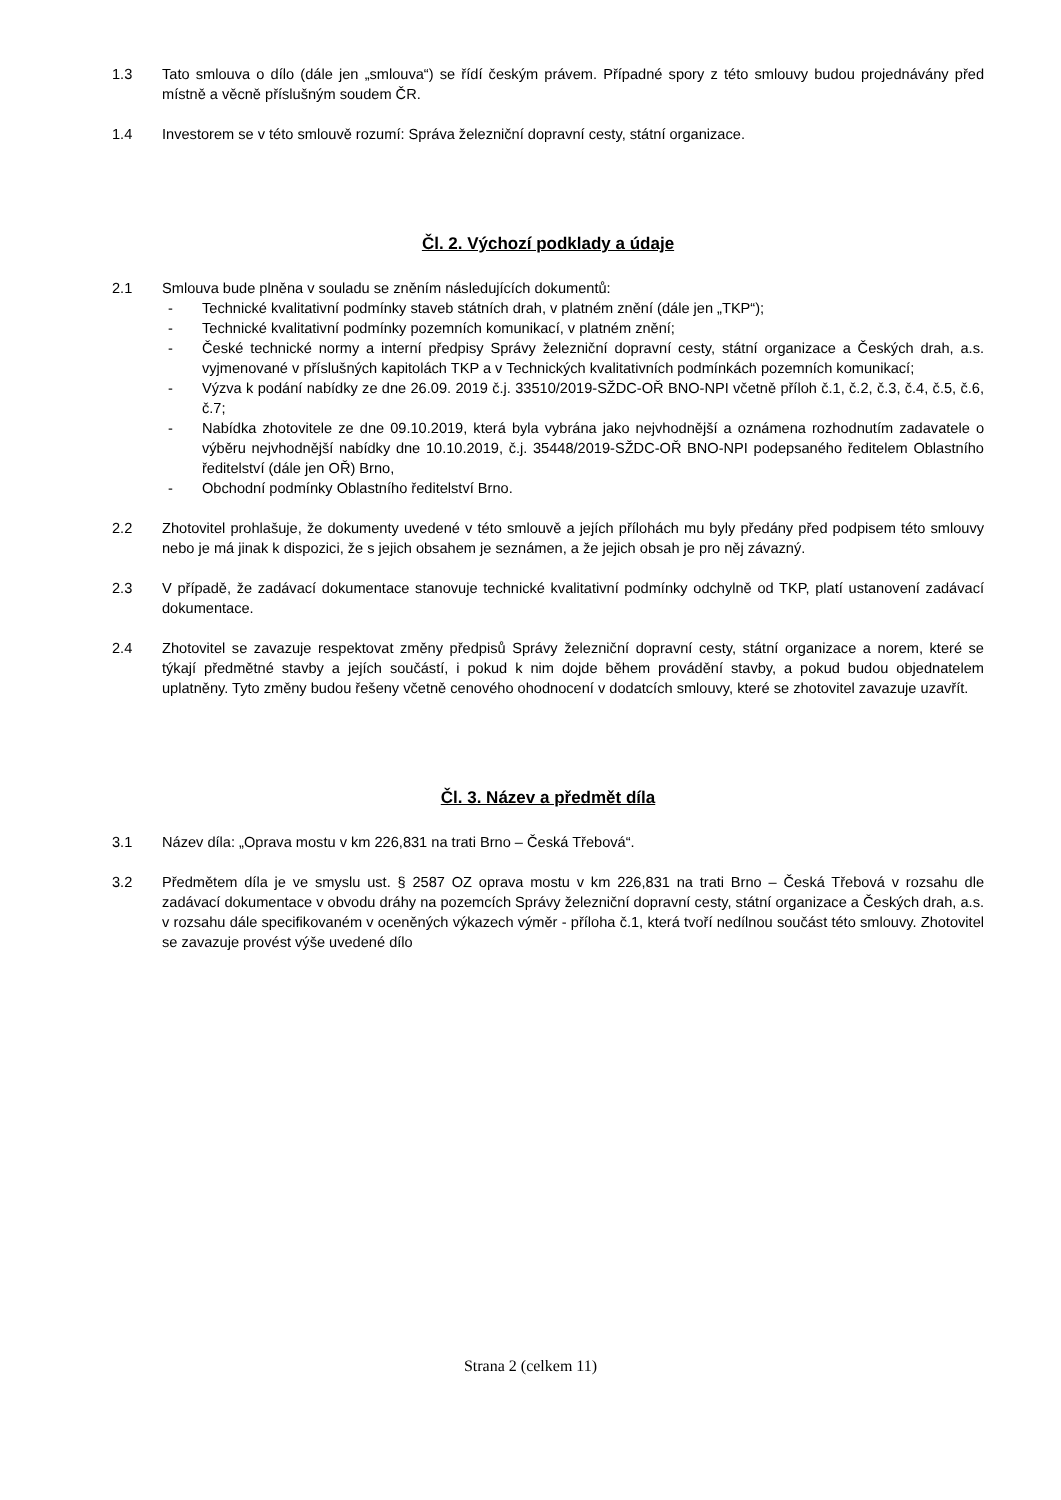1.3 Tato smlouva o dílo (dále jen „smlouva“) se řídí českým právem. Případné spory z této smlouvy budou projednávány před místně a věcně příslušným soudem ČR.
1.4 Investorem se v této smlouvě rozumí: Správa železniční dopravní cesty, státní organizace.
Čl. 2. Výchozí podklady a údaje
2.1 Smlouva bude plněna v souladu se zněním následujících dokumentů:
- Technické kvalitativní podmínky staveb státních drah, v platném znění (dále jen „TKP“);
- Technické kvalitativní podmínky pozemních komunikací, v platném znění;
- České technické normy a interní předpisy Správy železniční dopravní cesty, státní organizace a Českých drah, a.s. vyjmenované v příslušných kapitolách TKP a v Technických kvalitativních podmínkách pozemních komunikací;
- Výzva k podání nabídky ze dne 26.09. 2019 č.j. 33510/2019-SŽDC-OŘ BNO-NPI včetně příloh č.1, č.2, č.3, č.4, č.5, č.6, č.7;
- Nabídka zhotovitele ze dne 09.10.2019, která byla vybrána jako nejvhodnější a oznámena rozhodnutím zadavatele o výběru nejvhodnější nabídky dne 10.10.2019, č.j. 35448/2019-SŽDC-OŘ BNO-NPI podepsaného ředitelem Oblastního ředitelství (dále jen OŘ) Brno,
- Obchodní podmínky Oblastního ředitelství Brno.
2.2 Zhotovitel prohlašuje, že dokumenty uvedené v této smlouvě a jejích přílohách mu byly předány před podpisem této smlouvy nebo je má jinak k dispozici, že s jejich obsahem je seznámen, a že jejich obsah je pro něj závazný.
2.3 V případě, že zadávací dokumentace stanovuje technické kvalitativní podmínky odchylně od TKP, platí ustanovení zadávací dokumentace.
2.4 Zhotovitel se zavazuje respektovat změny předpisů Správy železniční dopravní cesty, státní organizace a norem, které se týkají předmětné stavby a jejích součástí, i pokud k nim dojde během provádění stavby, a pokud budou objednatelem uplatněny. Tyto změny budou řešeny včetně cenového ohodnocení v dodatcích smlouvy, které se zhotovitel zavazuje uzavřít.
Čl. 3. Název a předmět díla
3.1 Název díla: „Oprava mostu v km 226,831 na trati Brno – Česká Třebová“.
3.2 Předmětem díla je ve smyslu ust. § 2587 OZ oprava mostu v km 226,831 na trati Brno – Česká Třebová v rozsahu dle zadávací dokumentace v obvodu dráhy na pozemcích Správy železniční dopravní cesty, státní organizace a Českých drah, a.s. v rozsahu dále specifikovaném v oceněných výkazech výměr - příloha č.1, která tvoří nedílnou součást této smlouvy. Zhotovitel se zavazuje provést výše uvedené dílo
Strana 2 (celkem 11)